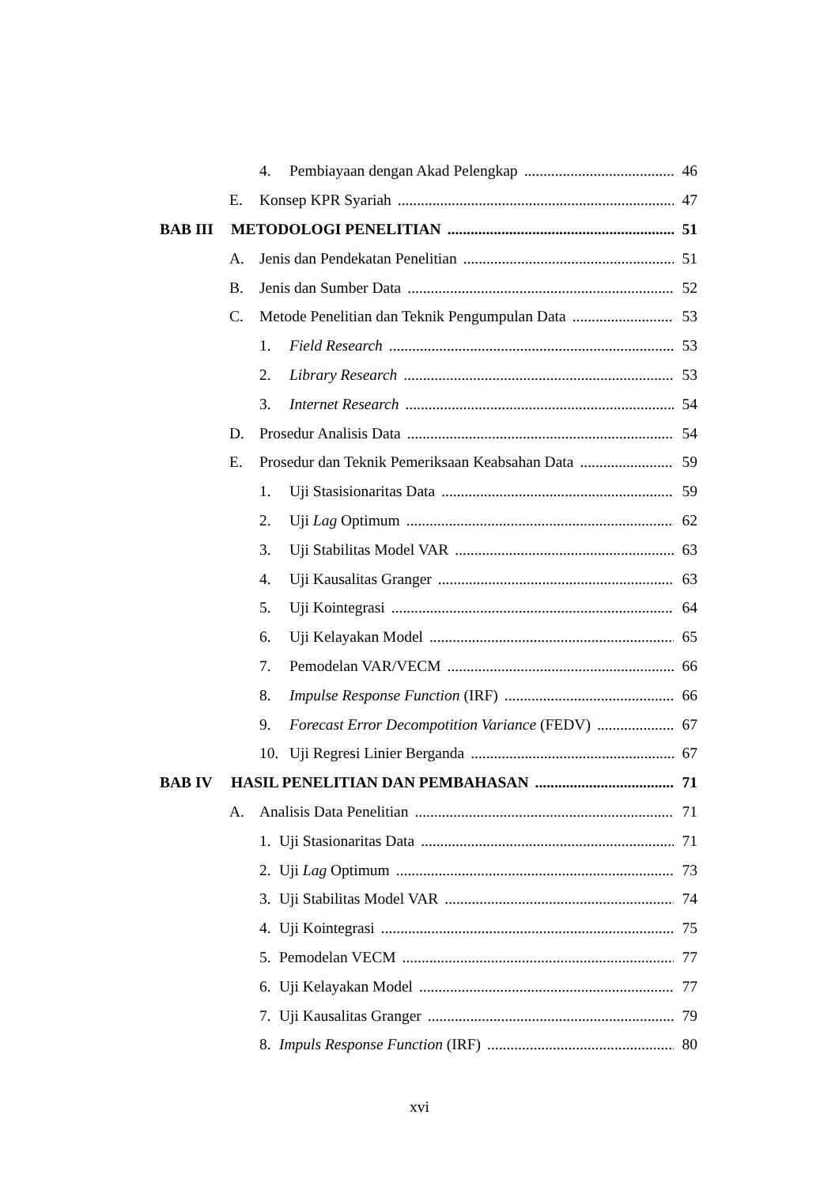4. Pembiayaan dengan Akad Pelengkap 46
E. Konsep KPR Syariah 47
BAB III METODOLOGI PENELITIAN 51
A. Jenis dan Pendekatan Penelitian 51
B. Jenis dan Sumber Data 52
C. Metode Penelitian dan Teknik Pengumpulan Data 53
1. Field Research 53
2. Library Research 53
3. Internet Research 54
D. Prosedur Analisis Data 54
E. Prosedur dan Teknik Pemeriksaan Keabsahan Data 59
1. Uji Stasisionaritas Data 59
2. Uji Lag Optimum 62
3. Uji Stabilitas Model VAR 63
4. Uji Kausalitas Granger 63
5. Uji Kointegrasi 64
6. Uji Kelayakan Model 65
7. Pemodelan VAR/VECM 66
8. Impulse Response Function (IRF) 66
9. Forecast Error Decompotition Variance (FEDV) 67
10. Uji Regresi Linier Berganda 67
BAB IV HASIL PENELITIAN DAN PEMBAHASAN 71
A. Analisis Data Penelitian 71
1. Uji Stasionaritas Data 71
2. Uji Lag Optimum 73
3. Uji Stabilitas Model VAR 74
4. Uji Kointegrasi 75
5. Pemodelan VECM 77
6. Uji Kelayakan Model 77
7. Uji Kausalitas Granger 79
8. Impuls Response Function (IRF) 80
xvi